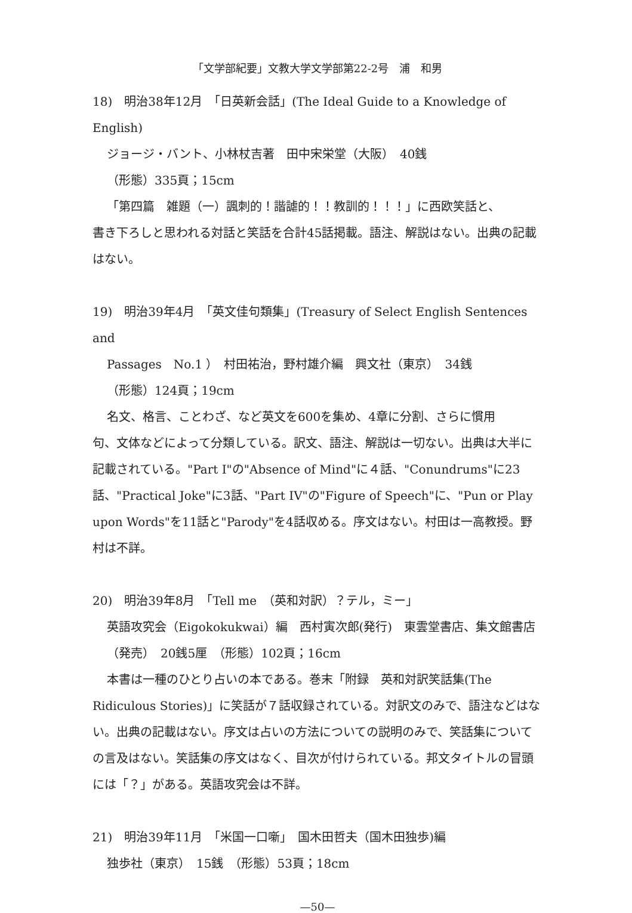「文学部紀要」文教大学文学部第22-2号　浦　和男
18)　明治38年12月　「日英新会話」(The Ideal Guide to a Knowledge of English)
ジョージ・バント、小林杖吉著　田中宋栄堂（大阪）　40銭
（形態）335頁；15cm
「第四篇　雑題（一）諷刺的！諧謔的！！教訓的！！！」に西欧笑話と、
書き下ろしと思われる対話と笑話を合計45話掲載。語注、解説はない。出典の記載はない。
19)　明治39年4月　「英文佳句類集」(Treasury of Select English Sentences and
Passages　No.1 ）　村田祐治，野村雄介編　興文社（東京）　34銭
（形態）124頁；19cm
名文、格言、ことわざ、など英文を600を集め、4章に分割、さらに慣用
句、文体などによって分類している。訳文、語注、解説は一切ない。出典は大半に記載されている。"Part I"の"Absence of Mind"に４話、"Conundrums"に23話、"Practical Joke"に3話、"Part IV"の"Figure of Speech"に、"Pun or Play upon Words"を11話と"Parody"を4話収める。序文はない。村田は一高教授。野村は不詳。
20)　明治39年8月　「Tell me　（英和対訳）？テル，ミー」
英語攻究会（Eigokokukwai）編　西村寅次郎(発行)　東雲堂書店、集文館書店（発売）　20銭5厘　（形態）102頁；16cm
本書は一種のひとり占いの本である。巻末「附録　英和対訳笑話集(The
Ridiculous Stories)」に笑話が７話収録されている。対訳文のみで、語注などはない。出典の記載はない。序文は占いの方法についての説明のみで、笑話集についての言及はない。笑話集の序文はなく、目次が付けられている。邦文タイトルの冒頭には「？」がある。英語攻究会は不詳。
21)　明治39年11月　「米国一口噺」　国木田哲夫（国木田独歩)編
独歩社（東京）　15銭　（形態）53頁；18cm
—50—